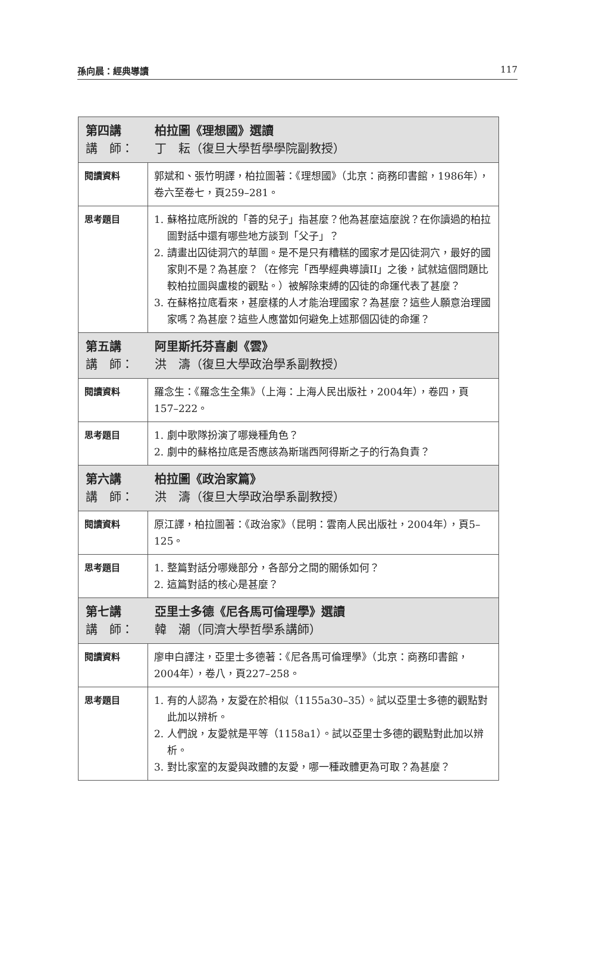孫向晨：經典導讀 117
| 第四講 柏拉圖《理想國》選讀 講 師： 丁 耘（復旦大學哲學學院副教授） | |
| 閱讀資料 | 郭斌和、張竹明譯，柏拉圖著：《理想國》（北京：商務印書館，1986年），卷六至卷七，頁259–281。 |
| 思考題目 | 1. 蘇格拉底所說的「善的兒子」指甚麼？他為甚麼這麼說？在你讀過的柏拉圖對話中還有哪些地方談到「父子」？ 2. 請畫出囚徒洞穴的草圖。是不是只有糟糕的國家才是囚徒洞穴，最好的國家則不是？為甚麼？（在修完「西學經典導讀II」之後，試就這個問題比較柏拉圖與盧梭的觀點。）被解除束縛的囚徒的命運代表了甚麼？ 3. 在蘇格拉底看來，甚麼樣的人才能治理國家？為甚麼？這些人願意治理國家嗎？為甚麼？這些人應當如何避免上述那個囚徒的命運？ |
| 第五講 阿里斯托芬喜劇《雲》 講 師： 洪 濤（復旦大學政治學系副教授） | |
| 閱讀資料 | 羅念生：《羅念生全集》（上海：上海人民出版社，2004年），卷四，頁157–222。 |
| 思考題目 | 1. 劇中歌隊扮演了哪幾種角色？ 2. 劇中的蘇格拉底是否應該為斯瑞西阿得斯之子的行為負責？ |
| 第六講 柏拉圖《政治家篇》 講 師： 洪 濤（復旦大學政治學系副教授） | |
| 閱讀資料 | 原江譯，柏拉圖著：《政治家》（昆明：雲南人民出版社，2004年），頁5–125。 |
| 思考題目 | 1. 整篇對話分哪幾部分，各部分之間的關係如何？ 2. 這篇對話的核心是甚麼？ |
| 第七講 亞里士多德《尼各馬可倫理學》選讀 講 師： 韓 潮（同濟大學哲學系講師） | |
| 閱讀資料 | 廖申白譯注，亞里士多德著：《尼各馬可倫理學》（北京：商務印書館，2004年），卷八，頁227–258。 |
| 思考題目 | 1. 有的人認為，友愛在於相似（1155a30–35）。試以亞里士多德的觀點對此加以辨析。 2. 人們說，友愛就是平等（1158a1）。試以亞里士多德的觀點對此加以辨析。 3. 對比家室的友愛與政體的友愛，哪一種政體更為可取？為甚麼？ |